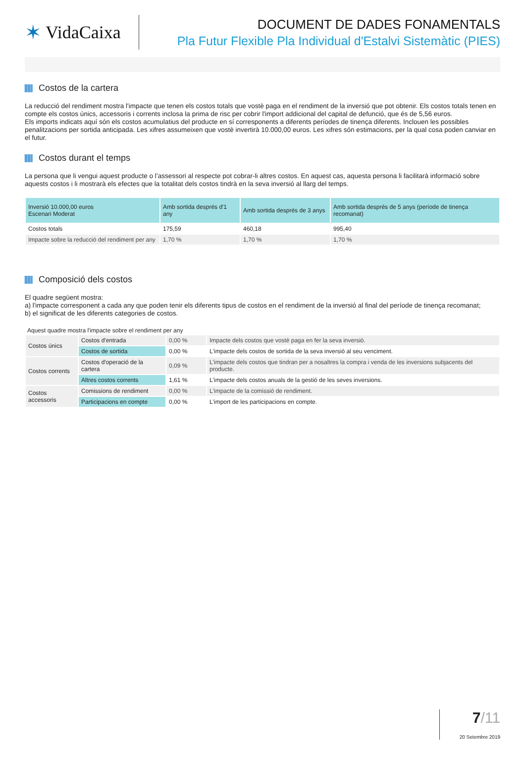✶ VidaCaixa
DOCUMENT DE DADES FONAMENTALS
Pla Futur Flexible Pla Individual d'Estalvi Sistemàtic (PIES)
Costos de la cartera
La reducció del rendiment mostra l'impacte que tenen els costos totals que vostè paga en el rendiment de la inversió que pot obtenir. Els costos totals tenen en compte els costos únics, accessoris i corrents inclosa la prima de risc per cobrir l'import addicional del capital de defunció, que és de 5,56 euros.
Els imports indicats aquí són els costos acumulatius del producte en sí corresponents a diferents períodes de tinença diferents. Inclouen les possibles penalitzacions per sortida anticipada. Les xifres assumeixen que vostè invertirà 10.000,00 euros. Les xifres són estimacions, per la qual cosa poden canviar en el futur.
Costos durant el temps
La persona que li vengui aquest producte o l’assessori al respecte pot cobrar-li altres costos. En aquest cas, aquesta persona li facilitarà informació sobre aquests costos i li mostrarà els efectes que la totalitat dels costos tindrà en la seva inversió al llarg del temps.
| Inversió 10.000,00 euros Escenari Moderat | Amb sortida després d'1 any | Amb sortida després de 3 anys | Amb sortida després de 5 anys (període de tinença recomanat) |
| --- | --- | --- | --- |
| Costos totals | 175,59 | 460,18 | 995,40 |
| Impacte sobre la reducció del rendiment per any | 1,70 % | 1,70 % | 1,70 % |
Composició dels costos
El quadre següent mostra:
a) l'impacte corresponent a cada any que poden tenir els diferents tipus de costos en el rendiment de la inversió al final del període de tinença recomanat;
b) el significat de les diferents categories de costos.
Aquest quadre mostra l'impacte sobre el rendiment per any
| Costos únics | Costos d'entrada | 0,00 % | Impacte dels costos que vostè paga en fer la seva inversió. |
| | Costos de sortida | 0,00 % | L'impacte dels costos de sortida de la seva inversió al seu venciment. |
| Costos corrents | Costos d'operació de la cartera | 0,09 % | L'impacte dels costos que tindran per a nosaltres la compra i venda de les inversions subjacents del producte. |
| | Altres costos corrents | 1,61 % | L'impacte dels costos anuals de la gestió de les seves inversions. |
| Costos accessoris | Comissions de rendiment | 0,00 % | L'impacte de la comissió de rendiment. |
| | Participacions en compte | 0,00 % | L'import de les participacions en compte. |
7/11
20 Setembre 2019